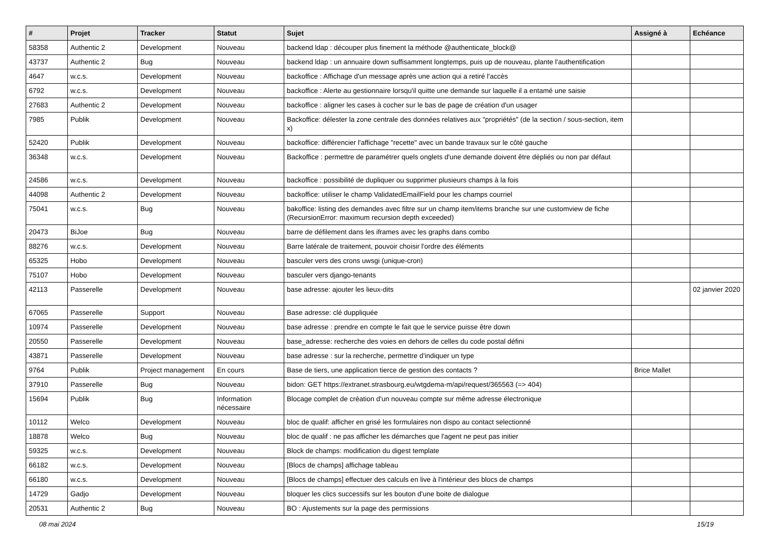| # | Projet | Tracker | Statut | Sujet | Assigné à | Echéance |
| --- | --- | --- | --- | --- | --- | --- |
| 58358 | Authentic 2 | Development | Nouveau | backend ldap : découper plus finement la méthode @authenticate_block@ | | |
| 43737 | Authentic 2 | Bug | Nouveau | backend ldap : un annuaire down suffisamment longtemps, puis up de nouveau, plante l'authentification | | |
| 4647 | w.c.s. | Development | Nouveau | backoffice : Affichage d'un message après une action qui a retiré l'accès | | |
| 6792 | w.c.s. | Development | Nouveau | backoffice : Alerte au gestionnaire lorsqu'il quitte une demande sur laquelle il a entamé une saisie | | |
| 27683 | Authentic 2 | Development | Nouveau | backoffice : aligner les cases à cocher sur le bas de page de création d'un usager | | |
| 7985 | Publik | Development | Nouveau | Backoffice: délester la zone centrale des données relatives aux "propriétés" (de la section / sous-section, item x) | | |
| 52420 | Publik | Development | Nouveau | backoffice: différencier l'affichage "recette" avec un bande travaux sur le côté gauche | | |
| 36348 | w.c.s. | Development | Nouveau | Backoffice : permettre de paramétrer quels onglets d'une demande doivent être dépliés ou non par défaut | | |
| 24586 | w.c.s. | Development | Nouveau | backoffice : possibilité de dupliquer ou supprimer plusieurs champs à la fois | | |
| 44098 | Authentic 2 | Development | Nouveau | backoffice: utiliser le champ ValidatedEmailField pour les champs courriel | | |
| 75041 | w.c.s. | Bug | Nouveau | bakoffice: listing des demandes avec filtre sur un champ item/items branche sur une customview de fiche (RecursionError: maximum recursion depth exceeded) | | |
| 20473 | BiJoe | Bug | Nouveau | barre de défilement dans les iframes avec les graphs dans combo | | |
| 88276 | w.c.s. | Development | Nouveau | Barre latérale de traitement, pouvoir choisir l'ordre des éléments | | |
| 65325 | Hobo | Development | Nouveau | basculer vers des crons uwsgi (unique-cron) | | |
| 75107 | Hobo | Development | Nouveau | basculer vers django-tenants | | |
| 42113 | Passerelle | Development | Nouveau | base adresse: ajouter les lieux-dits | | 02 janvier 2020 |
| 67065 | Passerelle | Support | Nouveau | Base adresse: clé duppliquée | | |
| 10974 | Passerelle | Development | Nouveau | base adresse : prendre en compte le fait que le service puisse être down | | |
| 20550 | Passerelle | Development | Nouveau | base_adresse: recherche des voies en dehors de celles du code postal défini | | |
| 43871 | Passerelle | Development | Nouveau | base adresse : sur la recherche, permettre d'indiquer un type | | |
| 9764 | Publik | Project management | En cours | Base de tiers, une application tierce de gestion des contacts ? | Brice Mallet | |
| 37910 | Passerelle | Bug | Nouveau | bidon: GET https://extranet.strasbourg.eu/wtgdema-m/api/request/365563 (=> 404) | | |
| 15694 | Publik | Bug | Information nécessaire | Blocage complet de création d'un nouveau compte sur même adresse électronique | | |
| 10112 | Welco | Development | Nouveau | bloc de qualif: afficher en grisé les formulaires non dispo au contact selectionné | | |
| 18878 | Welco | Bug | Nouveau | bloc de qualif : ne pas afficher les démarches que l'agent ne peut pas initier | | |
| 59325 | w.c.s. | Development | Nouveau | Block de champs: modification du digest template | | |
| 66182 | w.c.s. | Development | Nouveau | [Blocs de champs] affichage tableau | | |
| 66180 | w.c.s. | Development | Nouveau | [Blocs de champs] effectuer des calculs en live à l'intérieur des blocs de champs | | |
| 14729 | Gadjo | Development | Nouveau | bloquer les clics successifs sur les bouton d'une boite de dialogue | | |
| 20531 | Authentic 2 | Bug | Nouveau | BO : Ajustements sur la page des permissions | | |
08 mai 2024 15/19